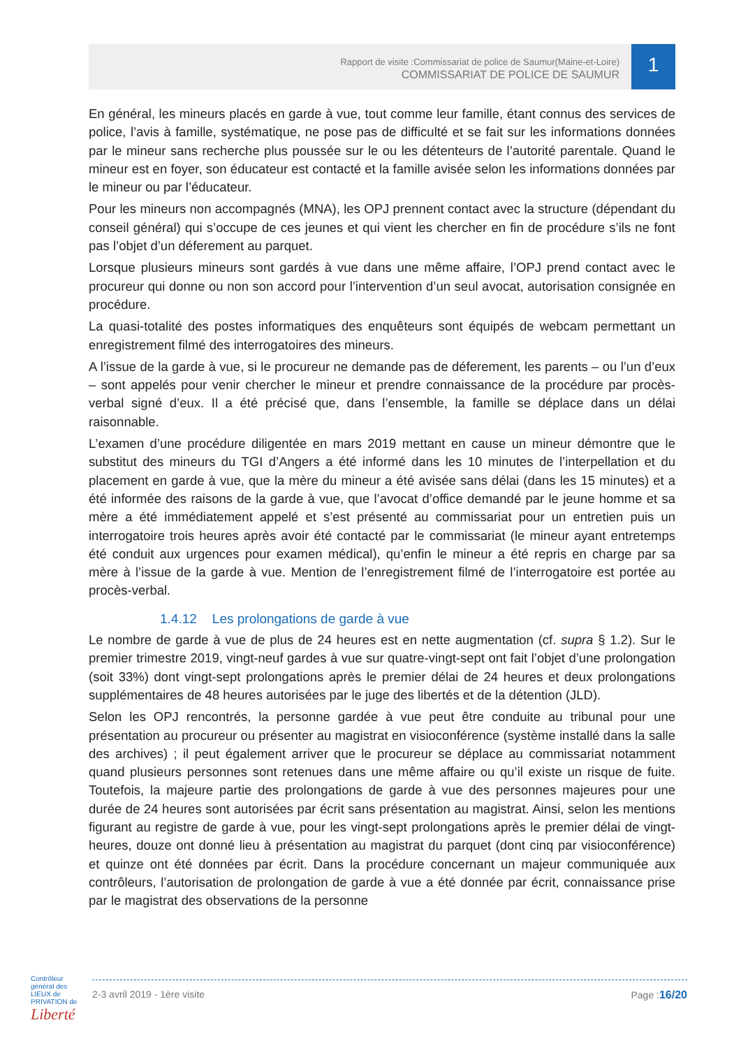Rapport de visite :Commissariat de police de Saumur(Maine-et-Loire)
COMMISSARIAT DE POLICE DE SAUMUR
1
En général, les mineurs placés en garde à vue, tout comme leur famille, étant connus des services de police, l’avis à famille, systématique, ne pose pas de difficulté et se fait sur les informations données par le mineur sans recherche plus poussée sur le ou les détenteurs de l’autorité parentale. Quand le mineur est en foyer, son éducateur est contacté et la famille avisée selon les informations données par le mineur ou par l’éducateur.
Pour les mineurs non accompagnés (MNA), les OPJ prennent contact avec la structure (dépendant du conseil général) qui s’occupe de ces jeunes et qui vient les chercher en fin de procédure s’ils ne font pas l’objet d’un déferement au parquet.
Lorsque plusieurs mineurs sont gardés à vue dans une même affaire, l’OPJ prend contact avec le procureur qui donne ou non son accord pour l’intervention d’un seul avocat, autorisation consignée en procédure.
La quasi-totalité des postes informatiques des enquêteurs sont équipés de webcam permettant un enregistrement filmé des interrogatoires des mineurs.
A l’issue de la garde à vue, si le procureur ne demande pas de déferement, les parents – ou l’un d’eux – sont appelés pour venir chercher le mineur et prendre connaissance de la procédure par procès-verbal signé d’eux. Il a été précisé que, dans l’ensemble, la famille se déplace dans un délai raisonnable.
L’examen d’une procédure diligentée en mars 2019 mettant en cause un mineur démontre que le substitut des mineurs du TGI d’Angers a été informé dans les 10 minutes de l’interpellation et du placement en garde à vue, que la mère du mineur a été avisée sans délai (dans les 15 minutes) et a été informée des raisons de la garde à vue, que l’avocat d’office demandé par le jeune homme et sa mère a été immédiatement appelé et s’est présenté au commissariat pour un entretien puis un interrogatoire trois heures après avoir été contacté par le commissariat (le mineur ayant entretemps été conduit aux urgences pour examen médical), qu’enfin le mineur a été repris en charge par sa mère à l’issue de la garde à vue. Mention de l’enregistrement filmé de l’interrogatoire est portée au procès-verbal.
1.4.12 Les prolongations de garde à vue
Le nombre de garde à vue de plus de 24 heures est en nette augmentation (cf. supra § 1.2). Sur le premier trimestre 2019, vingt-neuf gardes à vue sur quatre-vingt-sept ont fait l’objet d’une prolongation (soit 33%) dont vingt-sept prolongations après le premier délai de 24 heures et deux prolongations supplémentaires de 48 heures autorisées par le juge des libertés et de la détention (JLD).
Selon les OPJ rencontrés, la personne gardée à vue peut être conduite au tribunal pour une présentation au procureur ou présenter au magistrat en visioconférence (système installé dans la salle des archives) ; il peut également arriver que le procureur se déplace au commissariat notamment quand plusieurs personnes sont retenues dans une même affaire ou qu’il existe un risque de fuite. Toutefois, la majeure partie des prolongations de garde à vue des personnes majeures pour une durée de 24 heures sont autorisées par écrit sans présentation au magistrat. Ainsi, selon les mentions figurant au registre de garde à vue, pour les vingt-sept prolongations après le premier délai de vingt-heures, douze ont donné lieu à présentation au magistrat du parquet (dont cinq par visioconférence) et quinze ont été données par écrit. Dans la procédure concernant un majeur communiquée aux contrôleurs, l’autorisation de prolongation de garde à vue a été donnée par écrit, connaissance prise par le magistrat des observations de la personne
Contrôleur général des LIEUX de PRIVATION de Liberté
2-3 avril 2019 - 1ère visite Page :16/20